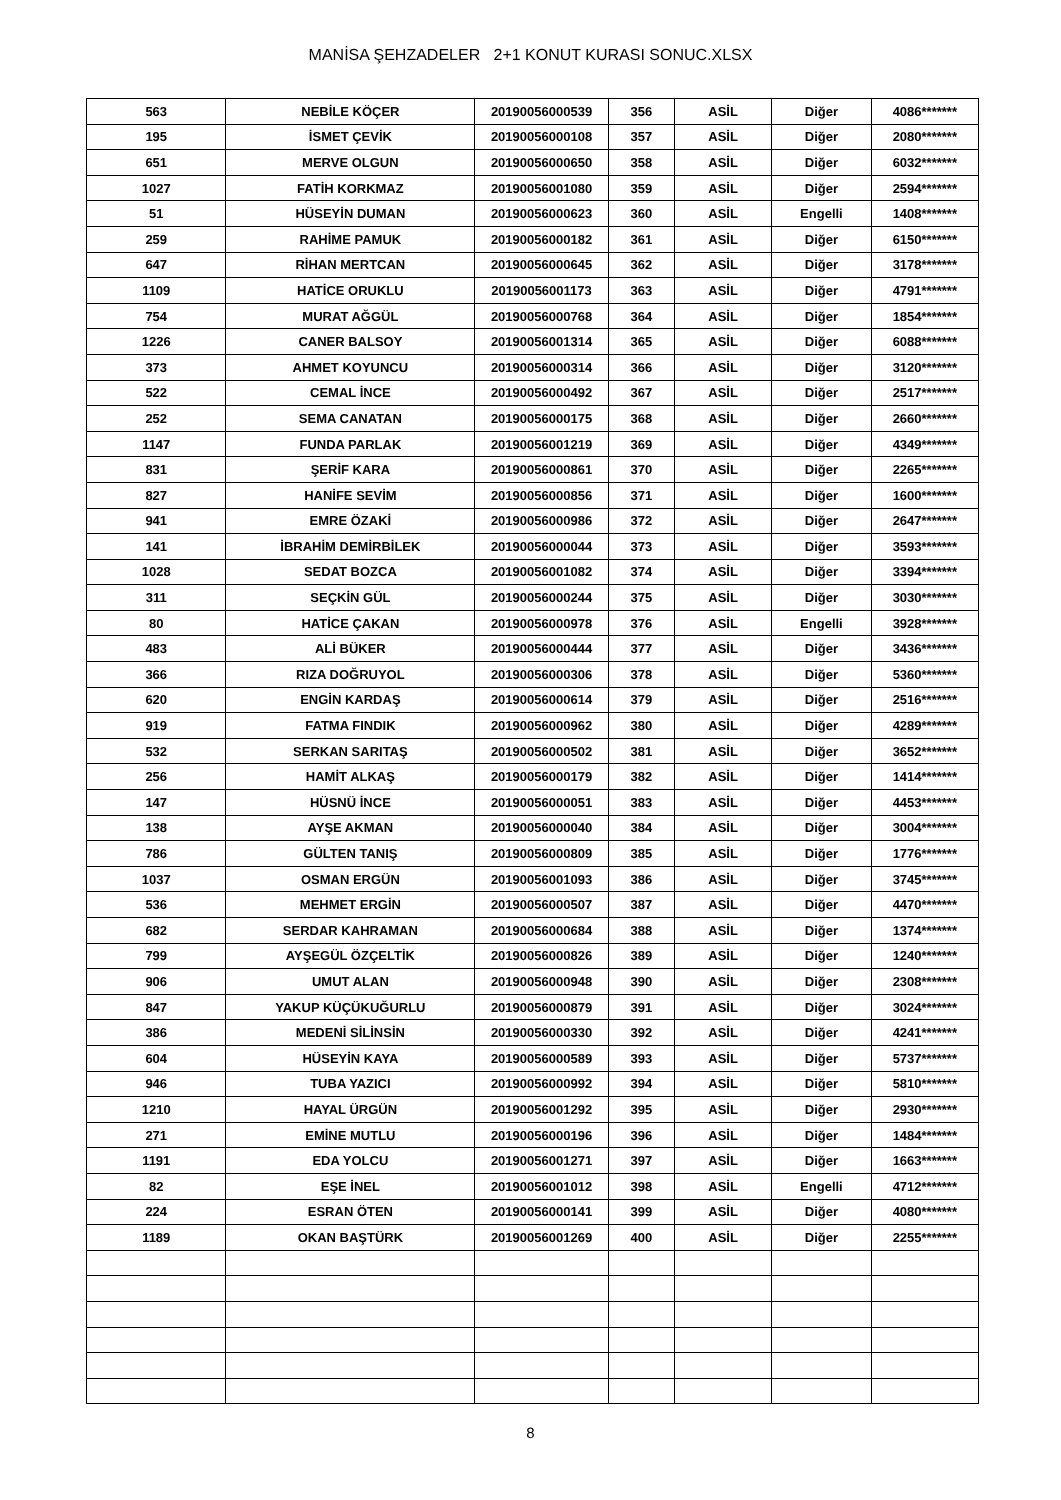MANİSA ŞEHZADELER 2+1 KONUT KURASI SONUC.XLSX
| 563 | NEBİLE KÖÇER | 20190056000539 | 356 | ASİL | Diğer | 4086******* |
| 195 | İSMET ÇEVİK | 20190056000108 | 357 | ASİL | Diğer | 2080******* |
| 651 | MERVE OLGUN | 20190056000650 | 358 | ASİL | Diğer | 6032******* |
| 1027 | FATİH KORKMAZ | 20190056001080 | 359 | ASİL | Diğer | 2594******* |
| 51 | HÜSEYİN DUMAN | 20190056000623 | 360 | ASİL | Engelli | 1408******* |
| 259 | RAHİME PAMUK | 20190056000182 | 361 | ASİL | Diğer | 6150******* |
| 647 | RİHAN MERTCAN | 20190056000645 | 362 | ASİL | Diğer | 3178******* |
| 1109 | HATİCE ORUKLU | 20190056001173 | 363 | ASİL | Diğer | 4791******* |
| 754 | MURAT AĞGÜL | 20190056000768 | 364 | ASİL | Diğer | 1854******* |
| 1226 | CANER BALSOY | 20190056001314 | 365 | ASİL | Diğer | 6088******* |
| 373 | AHMET KOYUNCU | 20190056000314 | 366 | ASİL | Diğer | 3120******* |
| 522 | CEMAL İNCE | 20190056000492 | 367 | ASİL | Diğer | 2517******* |
| 252 | SEMA CANATAN | 20190056000175 | 368 | ASİL | Diğer | 2660******* |
| 1147 | FUNDA PARLAK | 20190056001219 | 369 | ASİL | Diğer | 4349******* |
| 831 | ŞERİF KARA | 20190056000861 | 370 | ASİL | Diğer | 2265******* |
| 827 | HANİFE SEVİM | 20190056000856 | 371 | ASİL | Diğer | 1600******* |
| 941 | EMRE ÖZAKİ | 20190056000986 | 372 | ASİL | Diğer | 2647******* |
| 141 | İBRAHİM DEMİRBİLEK | 20190056000044 | 373 | ASİL | Diğer | 3593******* |
| 1028 | SEDAT BOZCA | 20190056001082 | 374 | ASİL | Diğer | 3394******* |
| 311 | SEÇKİN GÜL | 20190056000244 | 375 | ASİL | Diğer | 3030******* |
| 80 | HATİCE ÇAKAN | 20190056000978 | 376 | ASİL | Engelli | 3928******* |
| 483 | ALİ BÜKER | 20190056000444 | 377 | ASİL | Diğer | 3436******* |
| 366 | RIZA DOĞRUYOL | 20190056000306 | 378 | ASİL | Diğer | 5360******* |
| 620 | ENGİN KARDAŞ | 20190056000614 | 379 | ASİL | Diğer | 2516******* |
| 919 | FATMA FINDIK | 20190056000962 | 380 | ASİL | Diğer | 4289******* |
| 532 | SERKAN SARITAŞ | 20190056000502 | 381 | ASİL | Diğer | 3652******* |
| 256 | HAMİT ALKAŞ | 20190056000179 | 382 | ASİL | Diğer | 1414******* |
| 147 | HÜSNÜ İNCE | 20190056000051 | 383 | ASİL | Diğer | 4453******* |
| 138 | AYŞE AKMAN | 20190056000040 | 384 | ASİL | Diğer | 3004******* |
| 786 | GÜLTEN TANIŞ | 20190056000809 | 385 | ASİL | Diğer | 1776******* |
| 1037 | OSMAN ERGÜN | 20190056001093 | 386 | ASİL | Diğer | 3745******* |
| 536 | MEHMET ERGİN | 20190056000507 | 387 | ASİL | Diğer | 4470******* |
| 682 | SERDAR KAHRAMAN | 20190056000684 | 388 | ASİL | Diğer | 1374******* |
| 799 | AYŞEGÜL ÖZÇELTİK | 20190056000826 | 389 | ASİL | Diğer | 1240******* |
| 906 | UMUT ALAN | 20190056000948 | 390 | ASİL | Diğer | 2308******* |
| 847 | YAKUP KÜÇÜKUĞURLU | 20190056000879 | 391 | ASİL | Diğer | 3024******* |
| 386 | MEDENİ SİLİNSİN | 20190056000330 | 392 | ASİL | Diğer | 4241******* |
| 604 | HÜSEYİN KAYA | 20190056000589 | 393 | ASİL | Diğer | 5737******* |
| 946 | TUBA YAZICI | 20190056000992 | 394 | ASİL | Diğer | 5810******* |
| 1210 | HAYAL ÜRGÜN | 20190056001292 | 395 | ASİL | Diğer | 2930******* |
| 271 | EMİNE MUTLU | 20190056000196 | 396 | ASİL | Diğer | 1484******* |
| 1191 | EDA YOLCU | 20190056001271 | 397 | ASİL | Diğer | 1663******* |
| 82 | EŞE İNEL | 20190056001012 | 398 | ASİL | Engelli | 4712******* |
| 224 | ESRAN ÖTEN | 20190056000141 | 399 | ASİL | Diğer | 4080******* |
| 1189 | OKAN BAŞTÜRK | 20190056001269 | 400 | ASİL | Diğer | 2255******* |
8